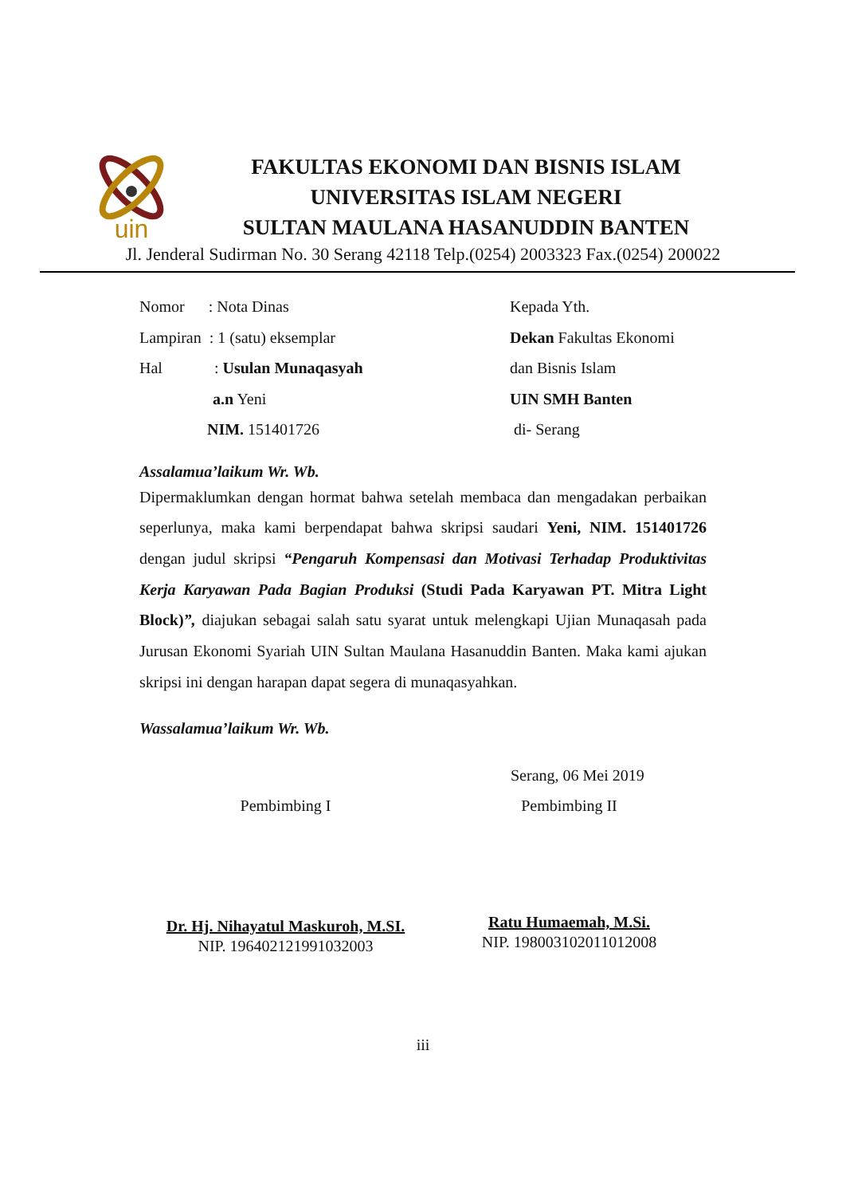uin
FAKULTAS EKONOMI DAN BISNIS ISLAM
UNIVERSITAS ISLAM NEGERI
SULTAN MAULANA HASANUDDIN BANTEN
Jl. Jenderal Sudirman No. 30 Serang 42118 Telp.(0254) 2003323 Fax.(0254) 200022
Nomor : Nota Dinas Kepada Yth.
Lampiran : 1 (satu) eksemplar Dekan Fakultas Ekonomi
Hal : Usulan Munaqasyah dan Bisnis Islam
a.n Yeni UIN SMH Banten
NIM. 151401726 di- Serang
Assalamua’laikum Wr. Wb.
Dipermaklumkan dengan hormat bahwa setelah membaca dan mengadakan perbaikan seperlunya, maka kami berpendapat bahwa skripsi saudari Yeni, NIM. 151401726 dengan judul skripsi “Pengaruh Kompensasi dan Motivasi Terhadap Produktivitas Kerja Karyawan Pada Bagian Produksi (Studi Pada Karyawan PT. Mitra Light Block)”, diajukan sebagai salah satu syarat untuk melengkapi Ujian Munaqasah pada Jurusan Ekonomi Syariah UIN Sultan Maulana Hasanuddin Banten. Maka kami ajukan skripsi ini dengan harapan dapat segera di munaqasyahkan.
Wassalamua’laikum Wr. Wb.
Serang, 06 Mei 2019
Pembimbing I Pembimbing II
Dr. Hj. Nihayatul Maskuroh, M.SI.
NIP. 196402121991032003
Ratu Humaemah, M.Si.
NIP. 198003102011012008
iii